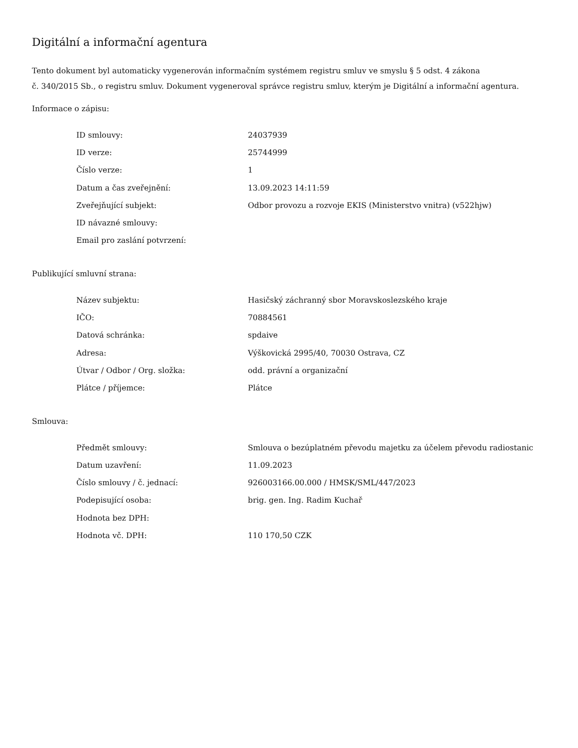Digitální a informační agentura
Tento dokument byl automaticky vygenerován informačním systémem registru smluv ve smyslu § 5 odst. 4 zákona
č. 340/2015 Sb., o registru smluv. Dokument vygeneroval správce registru smluv, kterým je Digitální a informační agentura.
Informace o zápisu:
| ID smlouvy: | 24037939 |
| ID verze: | 25744999 |
| Číslo verze: | 1 |
| Datum a čas zveřejnění: | 13.09.2023 14:11:59 |
| Zveřejňující subjekt: | Odbor provozu a rozvoje EKIS (Ministerstvo vnitra) (v522hjw) |
| ID návazné smlouvy: | |
| Email pro zaslání potvrzení: | |
Publikující smluvní strana:
| Název subjektu: | Hasičský záchranný sbor Moravskoslezského kraje |
| IČO: | 70884561 |
| Datová schránka: | spdaive |
| Adresa: | Výškovická 2995/40, 70030 Ostrava, CZ |
| Útvar / Odbor / Org. složka: | odd. právní a organizační |
| Plátce / příjemce: | Plátce |
Smlouva:
| Předmět smlouvy: | Smlouva o bezúplatném převodu majetku za účelem převodu radiostanic |
| Datum uzavření: | 11.09.2023 |
| Číslo smlouvy / č. jednací: | 926003166.00.000 / HMSK/SML/447/2023 |
| Podepisující osoba: | brig. gen. Ing. Radim Kuchař |
| Hodnota bez DPH: | |
| Hodnota vč. DPH: | 110 170,50 CZK |